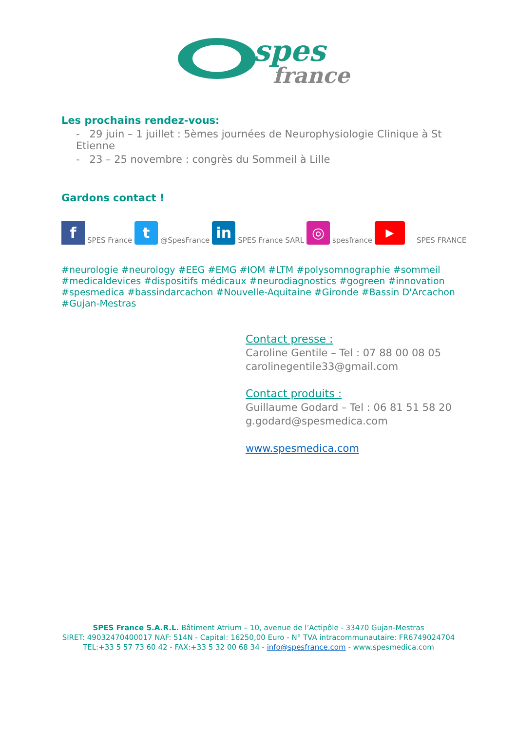spes
france
Les prochains rendez-vous:
- 29 juin – 1 juillet : 5èmes journées de Neurophysiologie Clinique à St Etienne
- 23 – 25 novembre : congrès du Sommeil à Lille
Gardons contact !
f SPES France t @SpesFrance in SPES France SARL ◎ spesfrance ▶ SPES FRANCE
#neurologie #neurology #EEG #EMG #IOM #LTM #polysomnographie #sommeil #medicaldevices #dispositifs médicaux #neurodiagnostics #gogreen #innovation #spesmedica #bassindarcachon #Nouvelle-Aquitaine #Gironde #Bassin D'Arcachon #Gujan-Mestras
Contact presse :
Caroline Gentile – Tel : 07 88 00 08 05
carolinegentile33@gmail.com
Contact produits :
Guillaume Godard – Tel : 06 81 51 58 20
g.godard@spesmedica.com
www.spesmedica.com
SPES France S.A.R.L. Bâtiment Atrium – 10, avenue de l’Actipôle - 33470 Gujan-Mestras
SIRET: 49032470400017 NAF: 514N - Capital: 16250,00 Euro - N° TVA intracommunautaire: FR6749024704
TEL:+33 5 57 73 60 42 - FAX:+33 5 32 00 68 34 - info@spesfrance.com - www.spesmedica.com